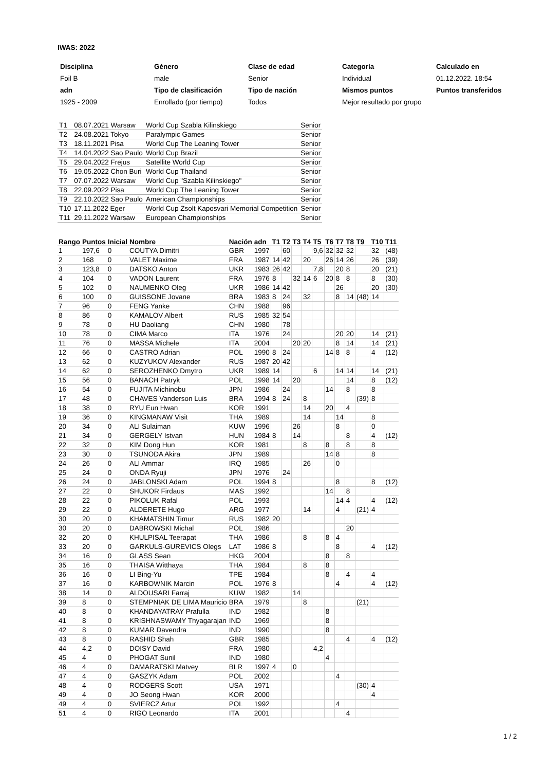IWAS: 2022
| Disciplina | Género | Clase de edad | Categoría | Calculado en |
| Foil B | male | Senior | Individual | 01.12.2022. 18:54 |
| adn | Tipo de clasificación | Tipo de nación | Mismos puntos | Puntos transferidos |
| 1925 - 2009 | Enrollado (por tiempo) | Todos | Mejor resultado por grupo | |
| T1 | 08.07.2021 Warsaw | World Cup Szabla Kilinskiego | Senior |
| T2 | 24.08.2021 Tokyo | Paralympic Games | Senior |
| T3 | 18.11.2021 Pisa | World Cup The Leaning Tower | Senior |
| T4 | 14.04.2022 Sao Paulo | World Cup Brazil | Senior |
| T5 | 29.04.2022 Frejus | Satellite World Cup | Senior |
| T6 | 19.05.2022 Chon Buri | World Cup Thailand | Senior |
| T7 | 07.07.2022 Warsaw | World Cup "Szabla Kilinskiego" | Senior |
| T8 | 22.09.2022 Pisa | World Cup The Leaning Tower | Senior |
| T9 | 22.10.2022 Sao Paulo | American Championships | Senior |
| T10 | 17.11.2022 Eger | World Cup Zsolt Kaposvari Memorial Competition | Senior |
| T11 | 29.11.2022 Warsaw | European Championships | Senior |
| Rango | Puntos | Inicial | Nombre | Nación | adn | T1 | T2 | T3 | T4 | T5 | T6 | T7 | T8 | T9 | T10 | T11 |
| --- | --- | --- | --- | --- | --- | --- | --- | --- | --- | --- | --- | --- | --- | --- | --- | --- |
| 1 | 197,6 | 0 | COUTYA Dimitri | GBR | 1997 | | 60 | | | 9,6 | 32 | 32 | 32 | | 32 | (48) |
| 2 | 168 | 0 | VALET Maxime | FRA | 1987 | 14 | 42 | | 20 | | 26 | 14 | 26 | | 26 | (39) |
| 3 | 123,8 | 0 | DATSKO Anton | UKR | 1983 | 26 | 42 | | | 7,8 | | 20 | 8 | | 20 | (21) |
| 4 | 104 | 0 | VADON Laurent | FRA | 1976 | 8 | | 32 | 14 | 6 | 20 | 8 | 8 | | 8 | (30) |
| 5 | 102 | 0 | NAUMENKO Oleg | UKR | 1986 | 14 | 42 | | | | | 26 | | | 20 | (30) |
| 6 | 100 | 0 | GUISSONE Jovane | BRA | 1983 | 8 | 24 | | 32 | | | 8 | 14 | (48) | 14 | |
| 7 | 96 | 0 | FENG Yanke | CHN | 1988 | | 96 | | | | | | | | | |
| 8 | 86 | 0 | KAMALOV Albert | RUS | 1985 | 32 | 54 | | | | | | | | | |
| 9 | 78 | 0 | HU Daoliang | CHN | 1980 | | 78 | | | | | | | | | |
| 10 | 78 | 0 | CIMA Marco | ITA | 1976 | | 24 | | | | | 20 | 20 | | 14 | (21) |
| 11 | 76 | 0 | MASSA Michele | ITA | 2004 | | | 20 | 20 | | | 8 | 14 | | 14 | (21) |
| 12 | 66 | 0 | CASTRO Adrian | POL | 1990 | 8 | 24 | | | | 14 | 8 | 8 | | 4 | (12) |
| 13 | 62 | 0 | KUZYUKOV Alexander | RUS | 1987 | 20 | 42 | | | | | | | | | |
| 14 | 62 | 0 | SEROZHENKO Dmytro | UKR | 1989 | 14 | | | | 6 | | 14 | 14 | | 14 | (21) |
| 15 | 56 | 0 | BANACH Patryk | POL | 1998 | 14 | | 20 | | | | | 14 | | 8 | (12) |
| 16 | 54 | 0 | FUJITA Michinobu | JPN | 1986 | | 24 | | | | 14 | | 8 | | 8 | |
| 17 | 48 | 0 | CHAVES Vanderson Luis | BRA | 1994 | 8 | 24 | | 8 | | | | | (39) | 8 | |
| 18 | 38 | 0 | RYU Eun Hwan | KOR | 1991 | | | | 14 | | 20 | | 4 | | | |
| 19 | 36 | 0 | KINGMANAW Visit | THA | 1989 | | | | 14 | | | 14 | | | 8 | |
| 20 | 34 | 0 | ALI Sulaiman | KUW | 1996 | | | 26 | | | | 8 | | | 0 | |
| 21 | 34 | 0 | GERGELY Istvan | HUN | 1984 | 8 | | 14 | | | | | 8 | | 4 | (12) |
| 22 | 32 | 0 | KIM Dong Hun | KOR | 1981 | | | | 8 | | 8 | | 8 | | 8 | |
| 23 | 30 | 0 | TSUNODA Akira | JPN | 1989 | | | | | | 14 | 8 | | | 8 | |
| 24 | 26 | 0 | ALI Ammar | IRQ | 1985 | | | | 26 | | | 0 | | | | |
| 25 | 24 | 0 | ONDA Ryuji | JPN | 1976 | | 24 | | | | | | | | | |
| 26 | 24 | 0 | JABLONSKI Adam | POL | 1994 | 8 | | | | | | 8 | | | 8 | (12) |
| 27 | 22 | 0 | SHUKOR Firdaus | MAS | 1992 | | | | | | 14 | | 8 | | | |
| 28 | 22 | 0 | PIKOLUK Rafal | POL | 1993 | | | | | | | 14 | 4 | | 4 | (12) |
| 29 | 22 | 0 | ALDERETE Hugo | ARG | 1977 | | | | 14 | | | 4 | | (21) | 4 | |
| 30 | 20 | 0 | KHAMATSHIN Timur | RUS | 1982 | 20 | | | | | | | | | | |
| 30 | 20 | 0 | DABROWSKI Michal | POL | 1986 | | | | | | | | 20 | | | |
| 32 | 20 | 0 | KHULPISAL Teerapat | THA | 1986 | | | | 8 | | 8 | 4 | | | | |
| 33 | 20 | 0 | GARKULS-GUREVICS Olegs | LAT | 1986 | 8 | | | | | | 8 | | | 4 | (12) |
| 34 | 16 | 0 | GLASS Sean | HKG | 2004 | | | | | | 8 | | 8 | | | |
| 35 | 16 | 0 | THAISA Witthaya | THA | 1984 | | | | 8 | | 8 | | | | | |
| 36 | 16 | 0 | LI Bing-Yu | TPE | 1984 | | | | | | 8 | | 4 | | 4 | |
| 37 | 16 | 0 | KARBOWNIK Marcin | POL | 1976 | 8 | | | | | | 4 | | | 4 | (12) |
| 38 | 14 | 0 | ALDOUSARI Farraj | KUW | 1982 | | | 14 | | | | | | | | |
| 39 | 8 | 0 | STEMPNIAK DE LIMA Mauricio | BRA | 1979 | | | | 8 | | | | | (21) | | |
| 40 | 8 | 0 | KHANDAYATRAY Prafulla | IND | 1982 | | | | | | 8 | | | | | |
| 41 | 8 | 0 | KRISHNASWAMY Thyagarajan | IND | 1969 | | | | | | 8 | | | | | |
| 42 | 8 | 0 | KUMAR Davendra | IND | 1990 | | | | | | 8 | | | | | |
| 43 | 8 | 0 | RASHID Shah | GBR | 1985 | | | | | | | | 4 | | 4 | (12) |
| 44 | 4,2 | 0 | DOISY David | FRA | 1980 | | | | | 4,2 | | | | | | |
| 45 | 4 | 0 | PHOGAT Sunil | IND | 1980 | | | | | | 4 | | | | | |
| 46 | 4 | 0 | DAMARATSKI Matvey | BLR | 1997 | 4 | | 0 | | | | | | | | |
| 47 | 4 | 0 | GASZYK Adam | POL | 2002 | | | | | | | 4 | | | | |
| 48 | 4 | 0 | RODGERS Scott | USA | 1971 | | | | | | | | | (30) | 4 | |
| 49 | 4 | 0 | JO Seong Hwan | KOR | 2000 | | | | | | | | | | 4 | |
| 49 | 4 | 0 | SVIERCZ Artur | POL | 1992 | | | | | | | 4 | | | | |
| 51 | 4 | 0 | RIGO Leonardo | ITA | 2001 | | | | | | | | 4 | | | |
1 / 2